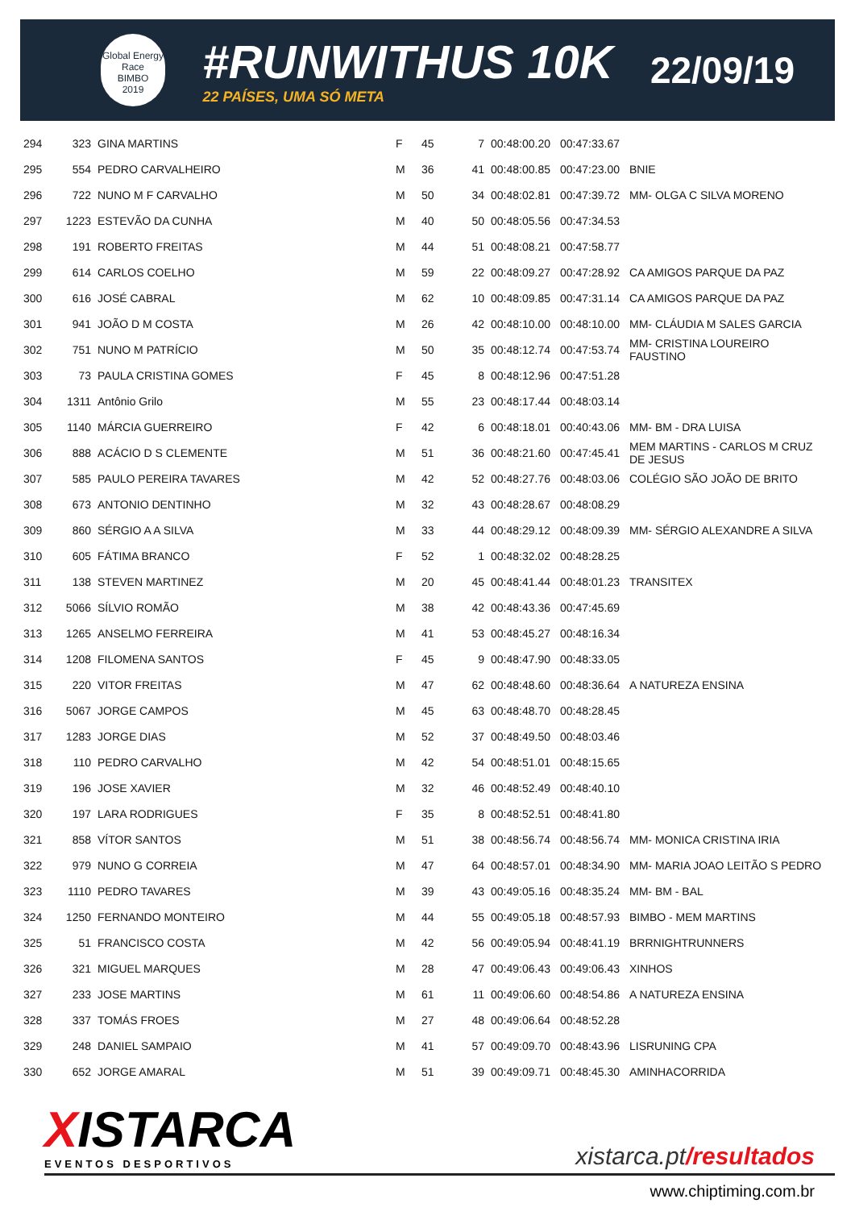Global Energy Race
BIMBO
2019
#RUNWITHUS 10K
22 PAÍSES, UMA SÓ META
22/09/19
| 294 | 323 | GINA MARTINS | F | 45 | 7 | 00:48:00.20 | 00:47:33.67 | |
| 295 | 554 | PEDRO CARVALHEIRO | M | 36 | 41 | 00:48:00.85 | 00:47:23.00 | BNIE |
| 296 | 722 | NUNO M F CARVALHO | M | 50 | 34 | 00:48:02.81 | 00:47:39.72 | MM- OLGA C SILVA MORENO |
| 297 | 1223 | ESTEVÃO DA CUNHA | M | 40 | 50 | 00:48:05.56 | 00:47:34.53 | |
| 298 | 191 | ROBERTO FREITAS | M | 44 | 51 | 00:48:08.21 | 00:47:58.77 | |
| 299 | 614 | CARLOS COELHO | M | 59 | 22 | 00:48:09.27 | 00:47:28.92 | CA AMIGOS PARQUE DA PAZ |
| 300 | 616 | JOSÉ CABRAL | M | 62 | 10 | 00:48:09.85 | 00:47:31.14 | CA AMIGOS PARQUE DA PAZ |
| 301 | 941 | JOÃO D M COSTA | M | 26 | 42 | 00:48:10.00 | 00:48:10.00 | MM- CLÁUDIA M SALES GARCIA |
| 302 | 751 | NUNO M PATRÍCIO | M | 50 | 35 | 00:48:12.74 | 00:47:53.74 | MM- CRISTINA LOUREIRO FAUSTINO |
| 303 | 73 | PAULA CRISTINA GOMES | F | 45 | 8 | 00:48:12.96 | 00:47:51.28 | |
| 304 | 1311 | Antônio Grilo | M | 55 | 23 | 00:48:17.44 | 00:48:03.14 | |
| 305 | 1140 | MÁRCIA GUERREIRO | F | 42 | 6 | 00:48:18.01 | 00:40:43.06 | MM- BM - DRA LUISA |
| 306 | 888 | ACÁCIO D S CLEMENTE | M | 51 | 36 | 00:48:21.60 | 00:47:45.41 | MEM MARTINS - CARLOS M CRUZ DE JESUS |
| 307 | 585 | PAULO PEREIRA TAVARES | M | 42 | 52 | 00:48:27.76 | 00:48:03.06 | COLÉGIO SÃO JOÃO DE BRITO |
| 308 | 673 | ANTONIO DENTINHO | M | 32 | 43 | 00:48:28.67 | 00:48:08.29 | |
| 309 | 860 | SÉRGIO A A SILVA | M | 33 | 44 | 00:48:29.12 | 00:48:09.39 | MM- SÉRGIO ALEXANDRE A SILVA |
| 310 | 605 | FÁTIMA BRANCO | F | 52 | 1 | 00:48:32.02 | 00:48:28.25 | |
| 311 | 138 | STEVEN MARTINEZ | M | 20 | 45 | 00:48:41.44 | 00:48:01.23 | TRANSITEX |
| 312 | 5066 | SÍLVIO ROMÃO | M | 38 | 42 | 00:48:43.36 | 00:47:45.69 | |
| 313 | 1265 | ANSELMO FERREIRA | M | 41 | 53 | 00:48:45.27 | 00:48:16.34 | |
| 314 | 1208 | FILOMENA SANTOS | F | 45 | 9 | 00:48:47.90 | 00:48:33.05 | |
| 315 | 220 | VITOR FREITAS | M | 47 | 62 | 00:48:48.60 | 00:48:36.64 | A NATUREZA ENSINA |
| 316 | 5067 | JORGE CAMPOS | M | 45 | 63 | 00:48:48.70 | 00:48:28.45 | |
| 317 | 1283 | JORGE DIAS | M | 52 | 37 | 00:48:49.50 | 00:48:03.46 | |
| 318 | 110 | PEDRO CARVALHO | M | 42 | 54 | 00:48:51.01 | 00:48:15.65 | |
| 319 | 196 | JOSE XAVIER | M | 32 | 46 | 00:48:52.49 | 00:48:40.10 | |
| 320 | 197 | LARA RODRIGUES | F | 35 | 8 | 00:48:52.51 | 00:48:41.80 | |
| 321 | 858 | VÍTOR SANTOS | M | 51 | 38 | 00:48:56.74 | 00:48:56.74 | MM- MONICA CRISTINA IRIA |
| 322 | 979 | NUNO G CORREIA | M | 47 | 64 | 00:48:57.01 | 00:48:34.90 | MM- MARIA JOAO LEITÃO S PEDRO |
| 323 | 1110 | PEDRO TAVARES | M | 39 | 43 | 00:49:05.16 | 00:48:35.24 | MM- BM - BAL |
| 324 | 1250 | FERNANDO MONTEIRO | M | 44 | 55 | 00:49:05.18 | 00:48:57.93 | BIMBO - MEM MARTINS |
| 325 | 51 | FRANCISCO COSTA | M | 42 | 56 | 00:49:05.94 | 00:48:41.19 | BRRNIGHTRUNNERS |
| 326 | 321 | MIGUEL MARQUES | M | 28 | 47 | 00:49:06.43 | 00:49:06.43 | XINHOS |
| 327 | 233 | JOSE MARTINS | M | 61 | 11 | 00:49:06.60 | 00:48:54.86 | A NATUREZA ENSINA |
| 328 | 337 | TOMÁS FROES | M | 27 | 48 | 00:49:06.64 | 00:48:52.28 | |
| 329 | 248 | DANIEL SAMPAIO | M | 41 | 57 | 00:49:09.70 | 00:48:43.96 | LISRUNING CPA |
| 330 | 652 | JORGE AMARAL | M | 51 | 39 | 00:49:09.71 | 00:48:45.30 | AMINHACORRIDA |
XISTARCA
EVENTOS DESPORTIVOS
xistarca.pt/resultados
www.chiptiming.com.br